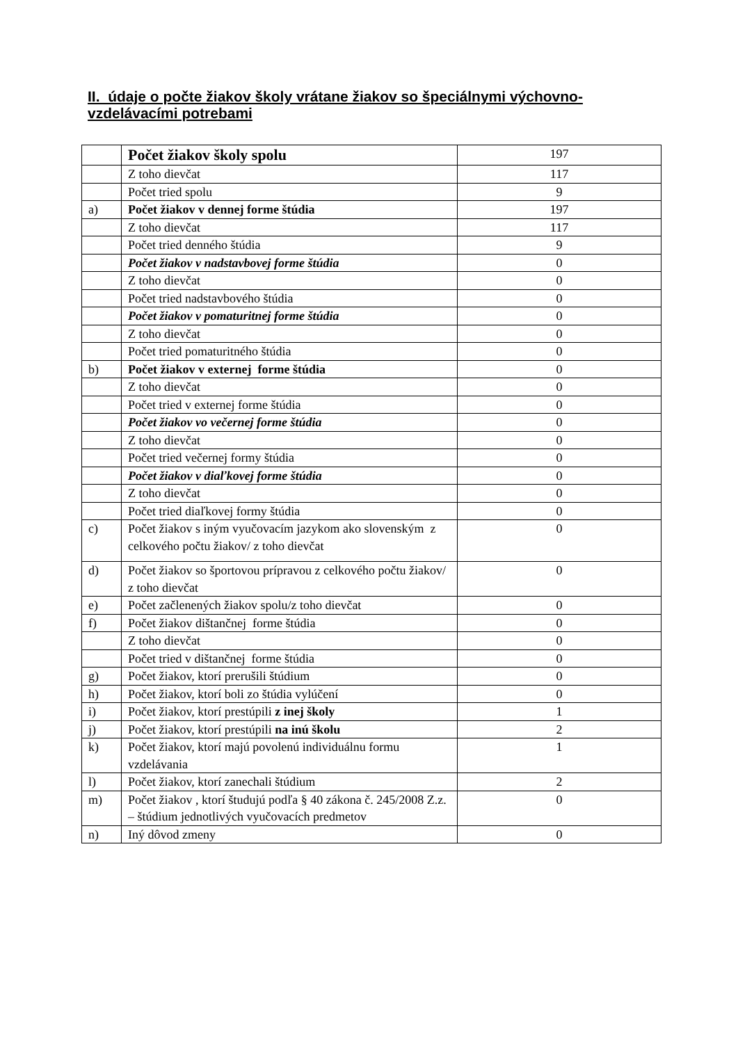II. údaje o počte žiakov školy vrátane žiakov so špeciálnymi výchovno-vzdelávacími potrebami
| | Počet žiakov školy spolu | 197 |
| | Z toho dievčat | 117 |
| | Počet tried spolu | 9 |
| a) | Počet žiakov v dennej forme štúdia | 197 |
| | Z toho dievčat | 117 |
| | Počet tried denného štúdia | 9 |
| | Počet žiakov v nadstavbovej forme štúdia | 0 |
| | Z toho dievčat | 0 |
| | Počet tried nadstavbového štúdia | 0 |
| | Počet žiakov v pomaturitnej forme štúdia | 0 |
| | Z toho dievčat | 0 |
| | Počet tried pomaturitného štúdia | 0 |
| b) | Počet žiakov v externej forme štúdia | 0 |
| | Z toho dievčat | 0 |
| | Počet tried v externej forme štúdia | 0 |
| | Počet žiakov vo večernej forme štúdia | 0 |
| | Z toho dievčat | 0 |
| | Počet tried večernej formy štúdia | 0 |
| | Počet žiakov v diaľkovej forme štúdia | 0 |
| | Z toho dievčat | 0 |
| | Počet tried diaľkovej formy štúdia | 0 |
| c) | Počet žiakov s iným vyučovacím jazykom ako slovenským z celkového počtu žiakov/ z toho dievčat | 0 |
| d) | Počet žiakov so športovou prípravou z celkového počtu žiakov/ z toho dievčat | 0 |
| e) | Počet začlenených žiakov spolu/z toho dievčat | 0 |
| f) | Počet žiakov dištančnej forme štúdia | 0 |
| | Z toho dievčat | 0 |
| | Počet tried v dištančnej forme štúdia | 0 |
| g) | Počet žiakov, ktorí prerušili štúdium | 0 |
| h) | Počet žiakov, ktorí boli zo štúdia vylúčení | 0 |
| i) | Počet žiakov, ktorí prestúpili z inej školy | 1 |
| j) | Počet žiakov, ktorí prestúpili na inú školu | 2 |
| k) | Počet žiakov, ktorí majú povolenú individuálnu formu vzdelávania | 1 |
| l) | Počet žiakov, ktorí zanechali štúdium | 2 |
| m) | Počet žiakov , ktorí študujú podľa § 40 zákona č. 245/2008 Z.z. – štúdium jednotlivých vyučovacích predmetov | 0 |
| n) | Iný dôvod zmeny | 0 |